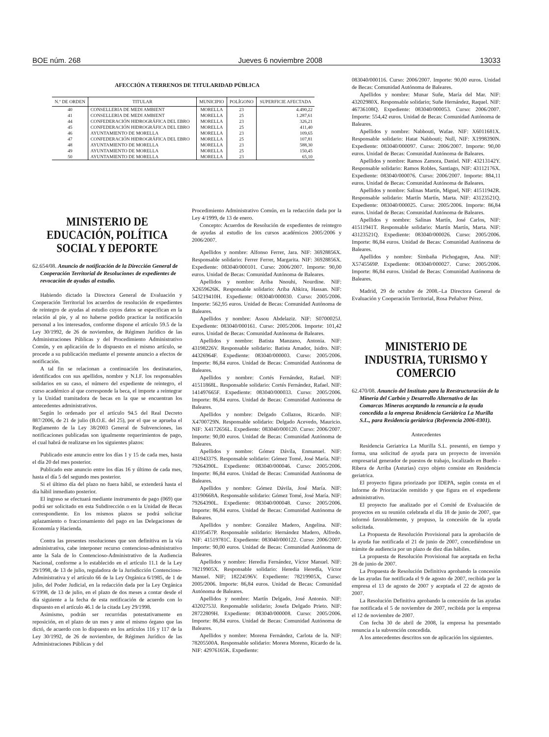BOE núm. 268 Jueves 6 noviembre 2008 13033
AFECCIÓN A TERRENOS DE TITULARIDAD PÚBLICA
| N.º DE ORDEN | TITULAR | MUNICIPIO | POLÍGONO | SUPERFICIE AFECTADA |
| --- | --- | --- | --- | --- |
| 40 | CONSELLERIA DE MEDI AMBIENT | MORELLA | 23 | 4.490,22 |
| 41 | CONSELLERIA DE MEDI AMBIENT | MORELLA | 25 | 1.287,61 |
| 44 | CONFEDERACIÓN HIDROGRÁFICA DEL EBRO | MORELLA | 23 | 326,21 |
| 45 | CONFEDERACIÓN HIDROGRÁFICA DEL EBRO | MORELLA | 25 | 411,40 |
| 46 | AYUNTAMIENTO DE MORELLA | MORELLA | 23 | 109,65 |
| 47 | CONFEDERACIÓN HIDROGRÁFICA DEL EBRO | MORELLA | 25 | 107,81 |
| 48 | AYUNTAMIENTO DE MORELLA | MORELLA | 23 | 588,30 |
| 49 | AYUNTAMIENTO DE MORELLA | MORELLA | 25 | 150,45 |
| 50 | AYUNTAMIENTO DE MORELLA | MORELLA | 23 | 65,10 |
MINISTERIO DE EDUCACIÓN, POLÍTICA SOCIAL Y DEPORTE
62.654/08. Anuncio de notificación de la Dirección General de Cooperación Territorial de Resoluciones de expedientes de revocación de ayudas al estudio.
Habiendo dictado la Directora General de Evaluación y Cooperación Territorial los acuerdos de resolución de expedientes de reintegro de ayudas al estudio cuyos datos se especifican en la relación al pie, y al no haberse podido practicar la notificación personal a los interesados, conforme dispone el artículo 59.5 de la Ley 30/1992, de 26 de noviembre, de Régimen Jurídico de las Administraciones Públicas y del Procedimiento Administrativo Común, y en aplicación de lo dispuesto en el mismo artículo, se procede a su publicación mediante el presente anuncio a efectos de notificación.
A tal fin se relacionan a continuación los destinatarios, identificados con sus apellidos, nombre y N.I.F. los responsables solidarios en su caso, el número del expediente de reintegro, el curso académico al que corresponde la beca, el importe a reintegrar y la Unidad tramitadora de becas en la que se encuentran los antecedentes administrativos.
Según lo ordenado por el artículo 94.5 del Real Decreto 887/2006, de 21 de julio (B.O.E. del 25), por el que se aprueba el Reglamento de la Ley 38/2003 General de Subvenciones, las notificaciones publicadas son igualmente requerimientos de pago, el cual habrá de realizarse en los siguientes plazos:
Publicado este anuncio entre los días 1 y 15 de cada mes, hasta el día 20 del mes posterior.
Publicado este anuncio entre los días 16 y último de cada mes, hasta el día 5 del segundo mes posterior.
Si el último día del plazo no fuera hábil, se extenderá hasta el día hábil inmediato posterior.
El ingreso se efectuará mediante instrumento de pago (069) que podrá ser solicitado en esta Subdirección o en la Unidad de Becas correspondiente. En los mismos plazos se podrá solicitar aplazamiento o fraccionamiento del pago en las Delegaciones de Economía y Hacienda.
Contra las presentes resoluciones que son definitiva en la vía administrativa, cabe interponer recurso contencioso-administrativo ante la Sala de lo Contencioso-Administrativo de la Audiencia Nacional, conforme a lo establecido en el artículo 11.1 de la Ley 29/1998, de 13 de julio, reguladora de la Jurisdicción Contencioso-Administrativa y el artículo 66 de la Ley Orgánica 6/1985, de 1 de julio, del Poder Judicial, en la redacción dada por la Ley Orgánica 6/1998, de 13 de julio, en el plazo de dos meses a contar desde el día siguiente a la fecha de esta notificación de acuerdo con lo dispuesto en el artículo 46.1 de la citada Ley 29/1998.
Asimismo, podrán ser recurridas potestativamente en reposición, en el plazo de un mes y ante el mismo órgano que las dictó, de acuerdo con lo dispuesto en los artículos 116 y 117 de la Ley 30/1992, de 26 de noviembre, de Régimen Jurídico de las Administraciones Públicas y del
Procedimiento Administrativo Común, en la redacción dada por la Ley 4/1999, de 13 de enero.
Concepto: Acuerdos de Resolución de expedientes de reintegro de ayudas al estudio de los cursos académicos 2005/2006 y 2006/2007.
Apellidos y nombre: Alfonso Ferrer, Jara. NIF: 36928856X. Responsable solidario: Ferrer Ferrer, Margarita. NIF: 36928856X. Expediente: 083040/000101. Curso: 2006/2007. Importe: 90,00 euros. Unidad de Becas: Comunidad Autónoma de Baleares.
Apellidos y nombre: Ariba Nnouhi, Nourdine. NIF: X2659626K. Responsable solidario: Ariba Ahkira, Hassan. NIF: 543219410H. Expediente: 083040/000030. Curso: 2005/2006. Importe: 562,95 euros. Unidad de Becas: Comunidad Autónoma de Baleares.
Apellidos y nombre: Assou Abdelaziz. NIF: S0700025J. Expediente: 083040/000161. Curso: 2005/2006. Importe: 101,42 euros. Unidad de Becas: Comunidad Autónoma de Baleares.
Apellidos y nombre: Batista Manzano, Antonia. NIF: 43198226V. Responsable solidario: Batista Amador, Isidro. NIF: 44326964F. Expediente: 083040/000003. Curso: 2005/2006. Importe: 86,84 euros. Unidad de Becas: Comunidad Autónoma de Baleares.
Apellidos y nombre: Cortés Fernández, Rafael. NIF: 41511868L. Responsable solidario: Cortés Fernández, Rafael. NIF: 141497665F. Expediente: 083040/000033. Curso: 2005/2006. Importe: 86,84 euros. Unidad de Becas: Comunidad Autónoma de Baleares.
Apellidos y nombre: Delgado Collazos, Ricardo. NIF: X4700729N. Responsable solidario: Delgado Acevedo, Mauricio. NIF: X4172656L. Expediente: 083040/000120. Curso: 2006/2007. Importe: 90,00 euros. Unidad de Becas: Comunidad Autónoma de Baleares.
Apellidos y nombre: Gómez Dávila, Enmanuel. NIF: 43194337S. Responsable solidario: Gómez Tomé, José María. NIF: 79264390L. Expediente: 083040/000046. Curso: 2005/2006. Importe: 86,84 euros. Unidad de Becas: Comunidad Autónoma de Baleares.
Apellidos y nombre: Gómez Dávila, José María. NIF: 43190668A. Responsable solidario: Gómez Tomé, José María. NIF: 79264390L. Expediente: 083040/000048. Curso: 2005/2006. Importe: 86,84 euros. Unidad de Becas: Comunidad Autónoma de Baleares.
Apellidos y nombre: González Madero, Angelina. NIF: 43195457P. Responsable solidario: Hernández Madero, Alfredo. NIF: 41519781C. Expediente: 083040/000122. Curso: 2006/2007. Importe: 90,00 euros. Unidad de Becas: Comunidad Autónoma de Baleares.
Apellidos y nombre: Heredia Fernández, Víctor Manuel. NIF: 78219905X. Responsable solidario: Heredia Heredía, Víctor Manuel. NIF; 18224596V. Expediente: 78219905X, Curso: 2005/2006. Importe: 86,84 euros. Unidad de Becas: Comunidad Autónoma de Baleares.
Apellidos y nombre: Martín Delgado, José Antonio. NIF: 43202753J. Responsable solidario; Josefa Delgado Prieto. NIF: 28722809H. Expediente: 083040/000008. Curso: 2005/2006. Importe: 86,84 euros. Unidad de Becas: Comunidad Autónoma de Baleares.
Apellidos y nombre: Morena Fernández, Carlota de la. NIF: 78205500A. Responsable solidario: Morera Moreno, Ricardo de la. NIF: 42976165K. Expediente:
083040/000116. Curso: 2006/2007. Importe: 90,00 euros. Unidad de Becas: Comunidad Autónoma de Baleares.
Apellidos y nombre: Munar Suñe, María del Mar. NIF: 43202980X. Responsable solidario; Suñe Hernández, Raquel. NIF: 46736108Q. Expediente: 083040/000053. Curso: 2006/2007. Importe: 554,42 euros. Unidad de Becas: Comunidad Autónoma de Baleares.
Apellidos y nombre: Nabbouti, Wafae. NIF: X6011681X. Responsable solidario: Hatat Nabbouti; Null, NIF: X1998390N. Expediente: 083040/000097. Curso: 2006/2007. Importe: 90,00 euros. Unidad de Becas: Comunidad Autónoma de Baleares.
Apellidos y nombre: Ramos Zamora, Daniel. NIF: 43213142Y. Responsable solidario: Ramos Robles, Santiago, NIF: 43112176X. Expediente: 083040/000076. Curso: 2006/2007. Importe: 884,11 euros. Unidad de Becas: Comunidad Autónoma de Baleares.
Apellidos y nombre: Salinas Martín, Miguel, NIF: 41511942R. Responsable solidario: Martín Martín, Marta. NIF: 43123521Q. Expediente: 083040/000025. Curso: 2005/2006. Importe: 86,84 euros. Unidad de Becas: Comunidad Autónoma de Baleares.
Apellidos y nombre: Salinas Martín, José Carlos, NIF: 41511941T. Responsable solidario: Martín Martín, Marta. NIF: 43123521Q. Expediente: 083040/000026. Curso: 2005/2006. Importe: 86,84 euros. Unidad de Becas: Comunidad Autónoma de Baleares.
Apellidos y nombre: Simbaña Pichogagon, Ana. NIF: X5745569P. Expediente: 083040/000027. Curso: 2005/2006. Importe: 86,84 euros. Unidad de Becas: Comunidad Autónoma de Baleares.
Madrid, 29 de octubre de 2008.–La Directora General de Evaluación y Cooperación Territorial, Rosa Peñalver Pérez.
MINISTERIO DE INDUSTRIA, TURISMO Y COMERCIO
62.470/08. Anuncio del Instituto para la Reestructuración de la Minería del Carbón y Desarrollo Alternativo de las Comarcas Mineras aceptando la renuncia a la ayuda concedida a la empresa Residencia Geriátrica La Murilla S.L., para Residencia geriátrica (Referencia 2006-0301).
Antecedentes
Residencia Geriatrica La Murilla S.L. presentó, en tiempo y forma, una solicitud de ayuda para un proyecto de inversión empresarial generador de puestos de trabajo, localizado en Bueño - Ribera de Arriba (Asturias) cuyo objeto consiste en Residencia geriatrica.
El proyecto figura priorizado por IDEPA, según consta en el Informe de Priorización remitido y que figura en el expediente administrativo.
El proyecto fue analizado por el Comité de Evaluación de proyectos en su reunión celebrada el día 18 de junio de 2007, que informó favorablemente, y propuso, la concesión de la ayuda solicitada.
La Propuesta de Resolución Provisional para la aprobación de la ayuda fue notificada el 21 de junio de 2007, concediéndose un trámite de audiencia por un plazo de diez días hábiles.
La propuesta de Resolución Provisional fue aceptada en fecha 28 de junio de 2007.
La Propuesta de Resolución Definitiva aprobando la concesión de las ayudas fue notificada el 9 de agosto de 2007, recibida por la empresa el 13 de agosto de 2007 y aceptada el 22 de agosto de 2007.
La Resolución Definitiva aprobando la concesión de las ayudas fue notificada el 5 de noviembre de 2007, recibida por la empresa el 12 de noviembre de 2007.
Con fecha 30 de abril de 2008, la empresa ha presentado renuncia a la subvención concedida.
A los antecedentes descritos son de aplicación los siguientes.